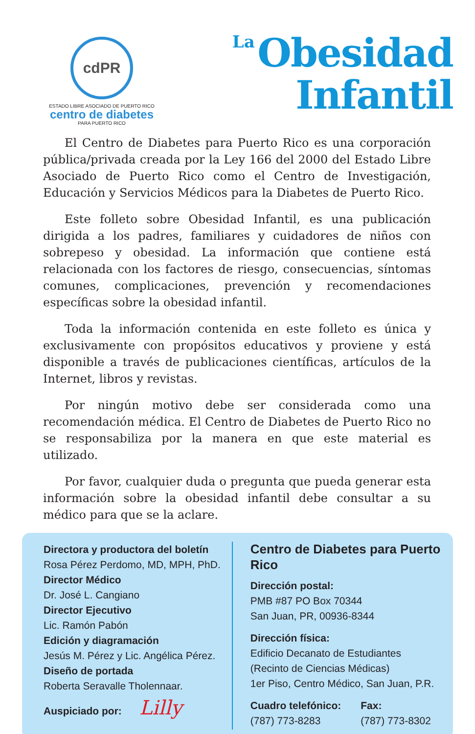cdPR
ESTADO LIBRE ASOCIADO DE PUERTO RICO
centro de diabetes
PARA PUERTO RICO
La Obesidad
Infantil
El Centro de Diabetes para Puerto Rico es una corporación pública/privada creada por la Ley 166 del 2000 del Estado Libre Asociado de Puerto Rico como el Centro de Investigación, Educación y Servicios Médicos para la Diabetes de Puerto Rico.
Este folleto sobre Obesidad Infantil, es una publicación dirigida a los padres, familiares y cuidadores de niños con sobrepeso y obesidad. La información que contiene está relacionada con los factores de riesgo, consecuencias, síntomas comunes, complicaciones, prevención y recomendaciones específicas sobre la obesidad infantil.
Toda la información contenida en este folleto es única y exclusivamente con propósitos educativos y proviene y está disponible a través de publicaciones científicas, artículos de la Internet, libros y revistas.
Por ningún motivo debe ser considerada como una recomendación médica. El Centro de Diabetes de Puerto Rico no se responsabiliza por la manera en que este material es utilizado.
Por favor, cualquier duda o pregunta que pueda generar esta información sobre la obesidad infantil debe consultar a su médico para que se la aclare.
Directora y productora del boletín
Rosa Pérez Perdomo, MD, MPH, PhD.
Director Médico
Dr. José L. Cangiano
Director Ejecutivo
Lic. Ramón Pabón
Edición y diagramación
Jesús M. Pérez y Lic. Angélica Pérez.
Diseño de portada
Roberta Seravalle Tholennaar.
Auspiciado por: Lilly
Centro de Diabetes para Puerto Rico
Dirección postal:
PMB #87 PO Box 70344
San Juan, PR, 00936-8344
Dirección física:
Edificio Decanato de Estudiantes
(Recinto de Ciencias Médicas)
1er Piso, Centro Médico, San Juan, P.R.
Cuadro telefónico:
(787) 773-8283
Fax:
(787) 773-8302